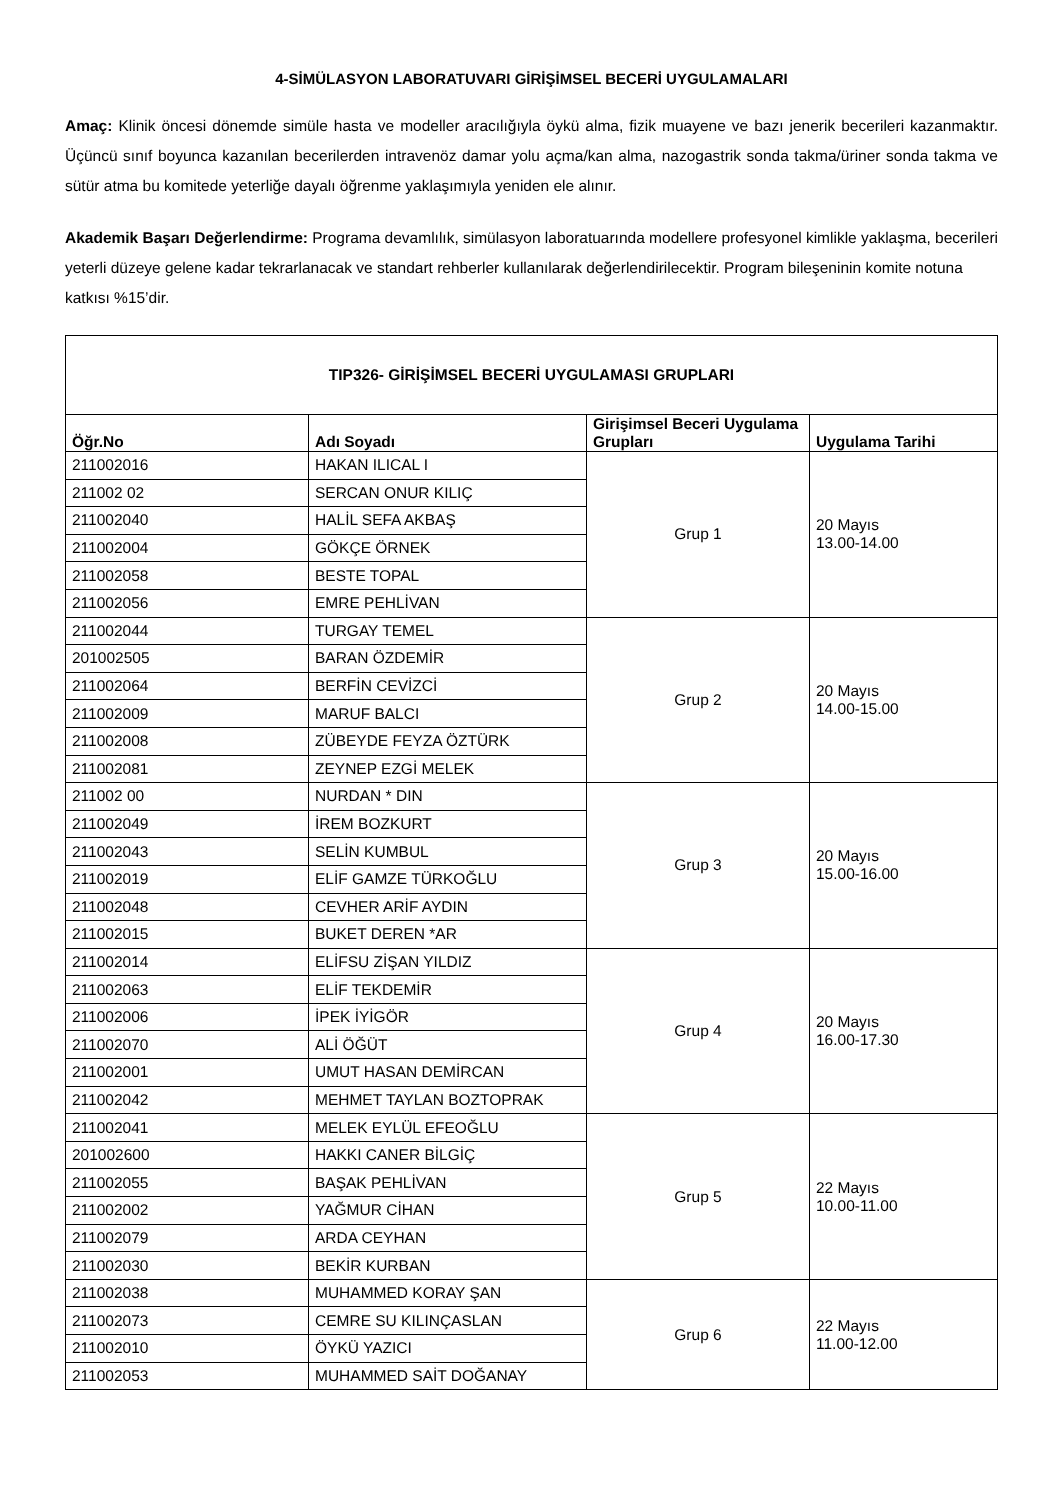4-SİMÜLASYON LABORATUVARI GİRİŞİMSEL BECERİ UYGULAMALARI
Amaç: Klinik öncesi dönemde simüle hasta ve modeller aracılığıyla öykü alma, fizik muayene ve bazı jenerik becerileri kazanmaktır. Üçüncü sınıf boyunca kazanılan becerilerden intravenöz damar yolu açma/kan alma, nazogastrik sonda takma/üriner sonda takma ve sütür atma bu komitede yeterliğe dayalı öğrenme yaklaşımıyla yeniden ele alınır.
Akademik Başarı Değerlendirme: Programa devamlılık, simülasyon laboratuarında modellere profesyonel kimlikle yaklaşma, becerileri yeterli düzeye gelene kadar tekrarlanacak ve standart rehberler kullanılarak değerlendirilecektir. Program bileşeninin komite notuna katkısı %15’dir.
| TIP326- GİRİŞİMSEL BECERİ UYGULAMASI GRUPLARI | | | |
| Öğr.No | Adı Soyadı | Girişimsel Beceri Uygulama Grupları | Uygulama Tarihi |
| 211002016 | HAKAN ILICAL I | Grup 1 | 20 Mayıs 13.00-14.00 |
| 211002 02 | SERCAN ONUR KILIÇ | | |
| 211002040 | HALİL SEFA AKBAŞ | | |
| 211002004 | GÖKÇE ÖRNEK | | |
| 211002058 | BESTE TOPAL | | |
| 211002056 | EMRE PEHLİVAN | | |
| 211002044 | TURGAY TEMEL | Grup 2 | 20 Mayıs 14.00-15.00 |
| 201002505 | BARAN ÖZDEMİR | | |
| 211002064 | BERFİN CEVİZCİ | | |
| 211002009 | MARUF BALCI | | |
| 211002008 | ZÜBEYDE FEYZA ÖZTÜRK | | |
| 211002081 | ZEYNEP EZGİ MELEK | | |
| 211002 00 | NURDAN * DIN | Grup 3 | 20 Mayıs 15.00-16.00 |
| 211002049 | İREM BOZKURT | | |
| 211002043 | SELİN KUMBUL | | |
| 211002019 | ELİF GAMZE TÜRKOĞLU | | |
| 211002048 | CEVHER ARİF AYDIN | | |
| 211002015 | BUKET DEREN *AR | | |
| 211002014 | ELİFSU ZİŞAN YILDIZ | Grup 4 | 20 Mayıs 16.00-17.30 |
| 211002063 | ELİF TEKDEMİR | | |
| 211002006 | İPEK İYİGÖR | | |
| 211002070 | ALİ ÖĞÜT | | |
| 211002001 | UMUT HASAN DEMİRCAN | | |
| 211002042 | MEHMET TAYLAN BOZTOPRAK | | |
| 211002041 | MELEK EYLÜL EFEOĞLU | Grup 5 | 22 Mayıs 10.00-11.00 |
| 201002600 | HAKKI CANER BİLGİÇ | | |
| 211002055 | BAŞAK PEHLİVAN | | |
| 211002002 | YAĞMUR CİHAN | | |
| 211002079 | ARDA CEYHAN | | |
| 211002030 | BEKİR KURBAN | | |
| 211002038 | MUHAMMED KORAY ŞAN | Grup 6 | 22 Mayıs 11.00-12.00 |
| 211002073 | CEMRE SU KILINÇASLAN | | |
| 211002010 | ÖYKÜ YAZICI | | |
| 211002053 | MUHAMMED SAİT DOĞANAY | | |